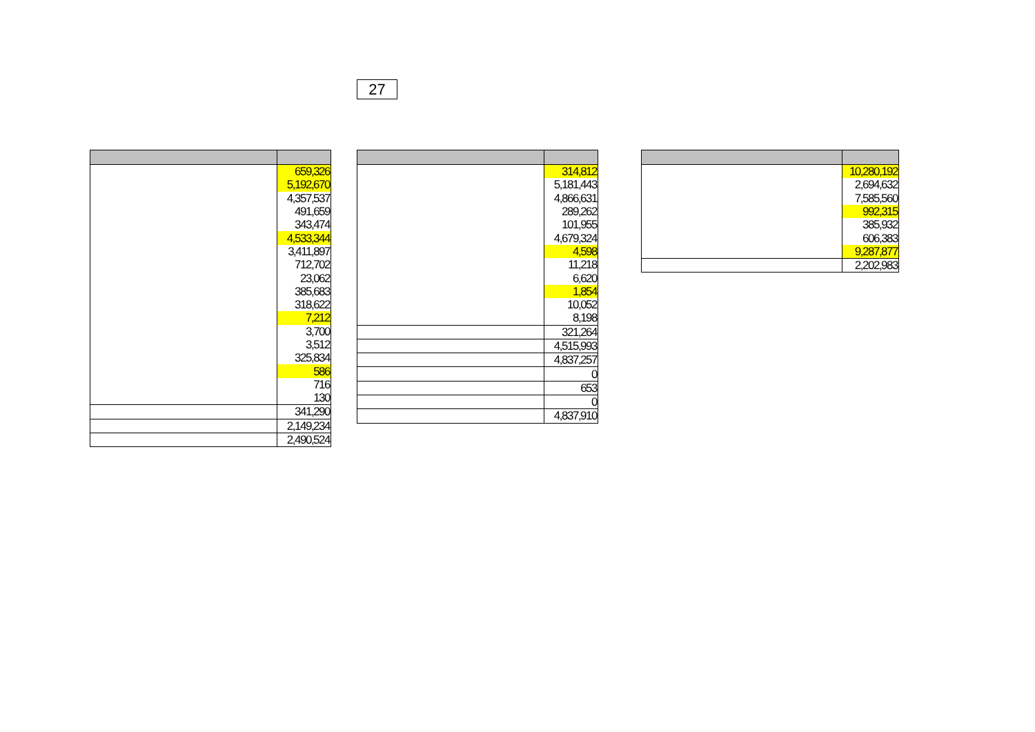27
| | 659,326 |
| | 5,192,670 |
| | 4,357,537 |
| | 491,659 |
| | 343,474 |
| | 4,533,344 |
| | 3,411,897 |
| | 712,702 |
| | 23,062 |
| | 385,683 |
| | 318,622 |
| | 7,212 |
| | 3,700 |
| | 3,512 |
| | 325,834 |
| | 586 |
| | 716 |
| | 130 |
| | 341,290 |
| | 2,149,234 |
| | 2,490,524 |
| | 314,812 |
| | 5,181,443 |
| | 4,866,631 |
| | 289,262 |
| | 101,955 |
| | 4,679,324 |
| | 4,598 |
| | 11,218 |
| | 6,620 |
| | 1,854 |
| | 10,052 |
| | 8,198 |
| | 321,264 |
| | 4,515,993 |
| | 4,837,257 |
| | 0 |
| | 653 |
| | 0 |
| | 4,837,910 |
| | 10,280,192 |
| | 2,694,632 |
| | 7,585,560 |
| | 992,315 |
| | 385,932 |
| | 606,383 |
| | 9,287,877 |
| | 2,202,983 |